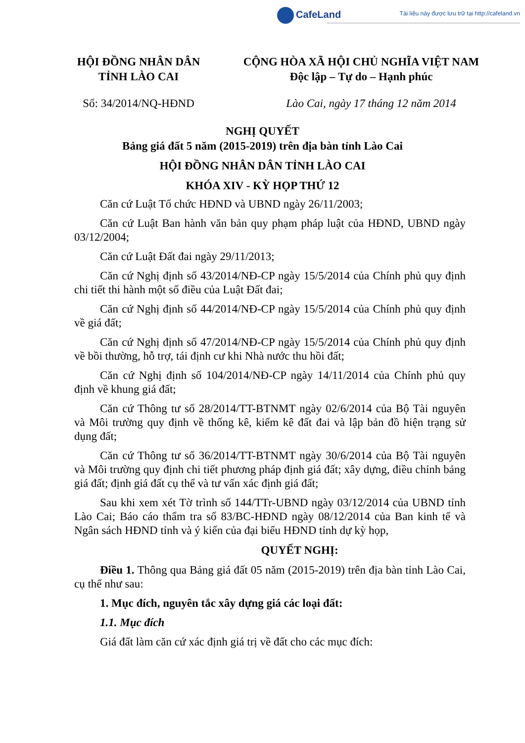CafeLand
Tài liệu này được lưu trữ tại http://cafeland.vn
HỘI ĐỒNG NHÂN DÂN
TỈNH LÀO CAI
CỘNG HÒA XÃ HỘI CHỦ NGHĨA VIỆT NAM
Độc lập – Tự do – Hạnh phúc
Số: 34/2014/NQ-HĐND Lào Cai, ngày 17 tháng 12 năm 2014
NGHỊ QUYẾT
Bảng giá đất 5 năm (2015-2019) trên địa bàn tỉnh Lào Cai
HỘI ĐỒNG NHÂN DÂN TỈNH LÀO CAI
KHÓA XIV - KỲ HỌP THỨ 12
Căn cứ Luật Tổ chức HĐND và UBND ngày 26/11/2003;
Căn cứ Luật Ban hành văn bản quy phạm pháp luật của HĐND, UBND ngày 03/12/2004;
Căn cứ Luật Đất đai ngày 29/11/2013;
Căn cứ Nghị định số 43/2014/NĐ-CP ngày 15/5/2014 của Chính phủ quy định chi tiết thi hành một số điều của Luật Đất đai;
Căn cứ Nghị định số 44/2014/NĐ-CP ngày 15/5/2014 của Chính phủ quy định về giá đất;
Căn cứ Nghị định số 47/2014/NĐ-CP ngày 15/5/2014 của Chính phủ quy định về bồi thường, hỗ trợ, tái định cư khi Nhà nước thu hồi đất;
Căn cứ Nghị định số 104/2014/NĐ-CP ngày 14/11/2014 của Chính phủ quy định về khung giá đất;
Căn cứ Thông tư số 28/2014/TT-BTNMT ngày 02/6/2014 của Bộ Tài nguyên và Môi trường quy định về thống kê, kiểm kê đất đai và lập bản đồ hiện trạng sử dụng đất;
Căn cứ Thông tư số 36/2014/TT-BTNMT ngày 30/6/2014 của Bộ Tài nguyên và Môi trường quy định chi tiết phương pháp định giá đất; xây dựng, điều chỉnh bảng giá đất; định giá đất cụ thể và tư vấn xác định giá đất;
Sau khi xem xét Tờ trình số 144/TTr-UBND ngày 03/12/2014 của UBND tỉnh Lào Cai; Báo cáo thẩm tra số 83/BC-HĐND ngày 08/12/2014 của Ban kinh tế và Ngân sách HĐND tỉnh và ý kiến của đại biểu HĐND tỉnh dự kỳ họp,
QUYẾT NGHỊ:
Điều 1. Thông qua Bảng giá đất 05 năm (2015-2019) trên địa bàn tỉnh Lào Cai, cụ thể như sau:
1. Mục đích, nguyên tắc xây dựng giá các loại đất:
1.1. Mục đích
Giá đất làm căn cứ xác định giá trị về đất cho các mục đích: